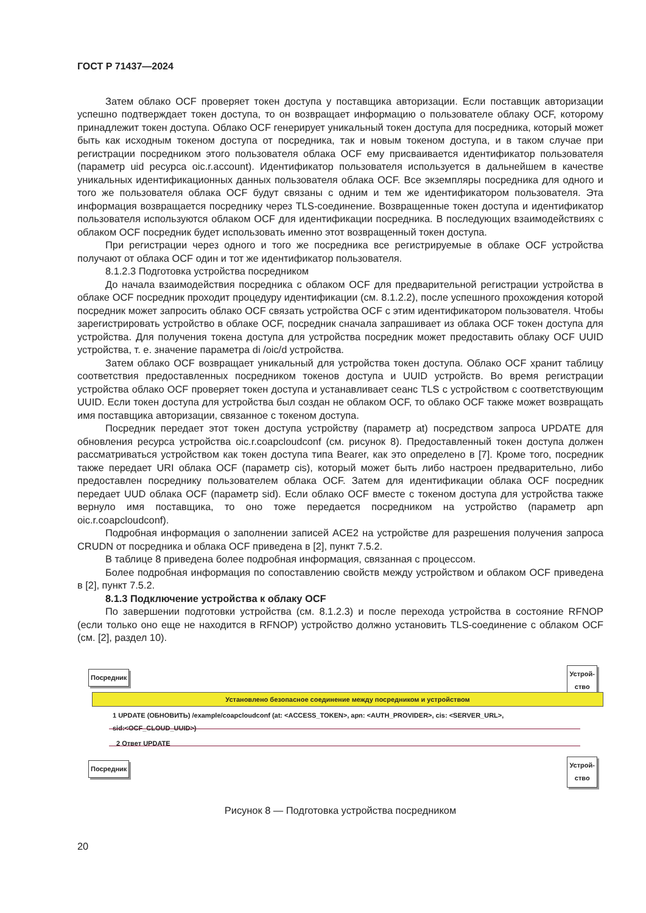ГОСТ Р 71437—2024
Затем облако OCF проверяет токен доступа у поставщика авторизации. Если поставщик авторизации успешно подтверждает токен доступа, то он возвращает информацию о пользователе облаку OCF, которому принадлежит токен доступа. Облако OCF генерирует уникальный токен доступа для посредника, который может быть как исходным токеном доступа от посредника, так и новым токеном доступа, и в таком случае при регистрации посредником этого пользователя облака OCF ему присваивается идентификатор пользователя (параметр uid ресурса oic.r.account). Идентификатор пользователя используется в дальнейшем в качестве уникальных идентификационных данных пользователя облака OCF. Все экземпляры посредника для одного и того же пользователя облака OCF будут связаны с одним и тем же идентификатором пользователя. Эта информация возвращается посреднику через TLS-соединение. Возвращенные токен доступа и идентификатор пользователя используются облаком OCF для идентификации посредника. В последующих взаимодействиях с облаком OCF посредник будет использовать именно этот возвращенный токен доступа.
При регистрации через одного и того же посредника все регистрируемые в облаке OCF устройства получают от облака OCF один и тот же идентификатор пользователя.
8.1.2.3 Подготовка устройства посредником
До начала взаимодействия посредника с облаком OCF для предварительной регистрации устройства в облаке OCF посредник проходит процедуру идентификации (см. 8.1.2.2), после успешного прохождения которой посредник может запросить облако OCF связать устройства OCF с этим идентификатором пользователя. Чтобы зарегистрировать устройство в облаке OCF, посредник сначала запрашивает из облака OCF токен доступа для устройства. Для получения токена доступа для устройства посредник может предоставить облаку OCF UUID устройства, т. е. значение параметра di /oic/d устройства.
Затем облако OCF возвращает уникальный для устройства токен доступа. Облако OCF хранит таблицу соответствия предоставленных посредником токенов доступа и UUID устройств. Во время регистрации устройства облако OCF проверяет токен доступа и устанавливает сеанс TLS с устройством с соответствующим UUID. Если токен доступа для устройства был создан не облаком OCF, то облако OCF также может возвращать имя поставщика авторизации, связанное с токеном доступа.
Посредник передает этот токен доступа устройству (параметр at) посредством запроса UPDATE для обновления ресурса устройства oic.r.coapcloudconf (см. рисунок 8). Предоставленный токен доступа должен рассматриваться устройством как токен доступа типа Bearer, как это определено в [7]. Кроме того, посредник также передает URI облака OCF (параметр cis), который может быть либо настроен предварительно, либо предоставлен посреднику пользователем облака OCF. Затем для идентификации облака OCF посредник передает UUD облака OCF (параметр sid). Если облако OCF вместе с токеном доступа для устройства также вернуло имя поставщика, то оно тоже передается посредником на устройство (параметр apn oic.r.coapcloudconf).
Подробная информация о заполнении записей ACE2 на устройстве для разрешения получения запроса CRUDN от посредника и облака OCF приведена в [2], пункт 7.5.2.
В таблице 8 приведена более подробная информация, связанная с процессом.
Более подробная информация по сопоставлению свойств между устройством и облаком OCF приведена в [2], пункт 7.5.2.
8.1.3 Подключение устройства к облаку OCF
По завершении подготовки устройства (см. 8.1.2.3) и после перехода устройства в состояние RFNOP (если только оно еще не находится в RFNOP) устройство должно установить TLS-соединение с облаком OCF (см. [2], раздел 10).
Посредник
Устрой-
ство
Установлено безопасное соединение между посредником и устройством
1 UPDATE (ОБНОВИТЬ) /example/coapcloudconf (at: <ACCESS_TOKEN>, apn: <AUTH_PROVIDER>, cis: <SERVER_URL>,
sid:<OCF_CLOUD_UUID>)
2 Ответ UPDATE
Посредник
Устрой-
ство
Рисунок 8 — Подготовка устройства посредником
20